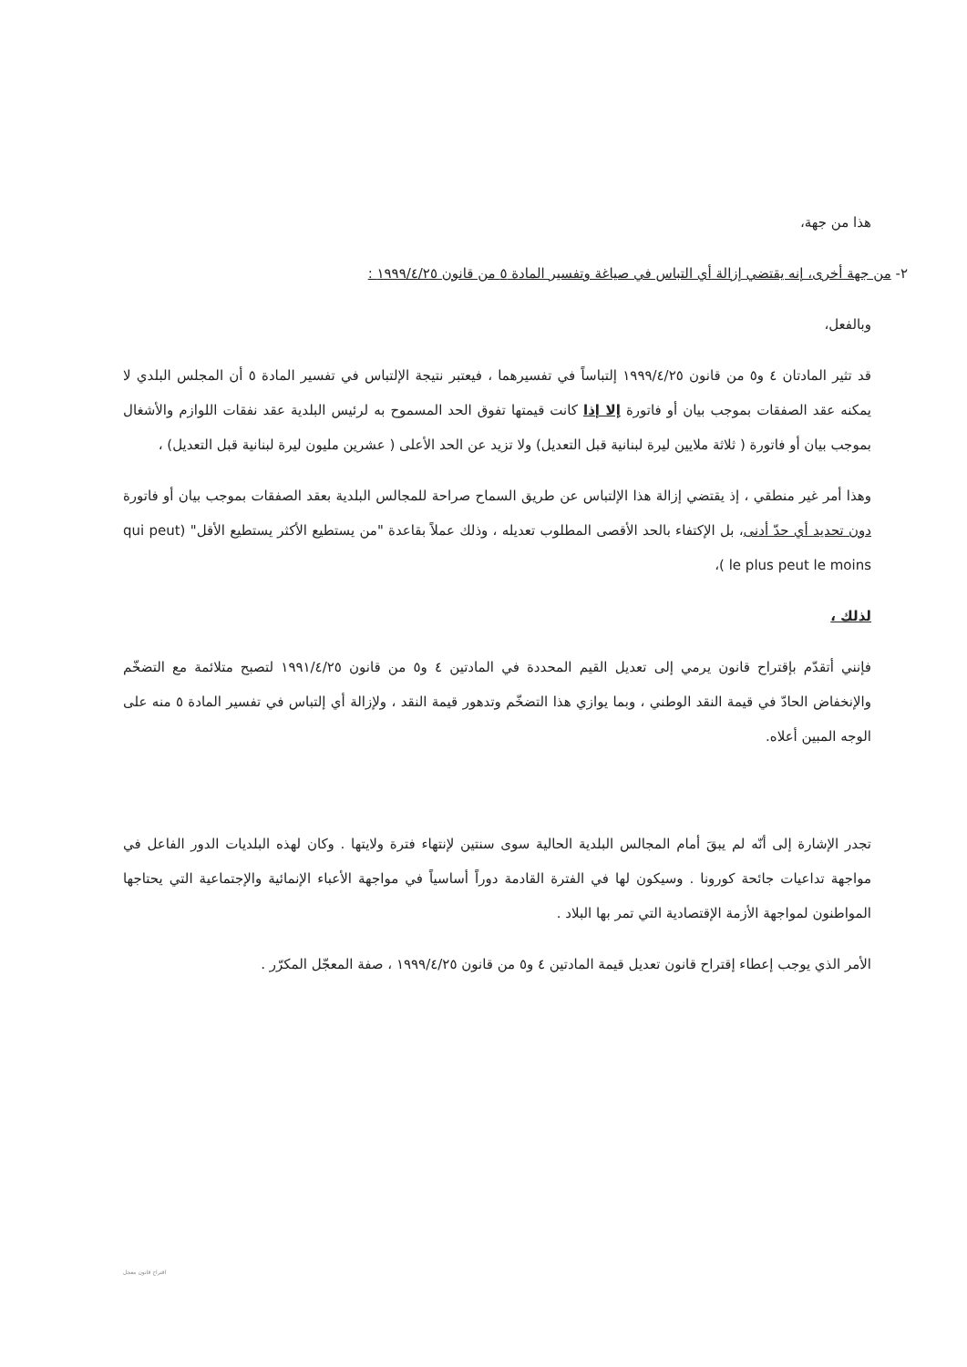هذا من جهة،
٢- من جهة أخرى، إنه يقتضي إزالة أي التباس في صياغة وتفسير المادة ٥ من قانون ١٩٩٩/٤/٢٥ :
وبالفعل،
قد تثير المادتان ٤ و٥ من قانون ١٩٩٩/٤/٢٥ إلتباساً في تفسيرهما ، فيعتبر نتيجة الإلتباس في تفسير المادة ٥ أن المجلس البلدي لا يمكنه عقد الصفقات بموجب بيان أو فاتورة إلا إذا كانت قيمتها تفوق الحد المسموح به لرئيس البلدية عقد نفقات اللوازم والأشغال بموجب بيان أو فاتورة ( ثلاثة ملايين ليرة لبنانية قبل التعديل) ولا تزيد عن الحد الأعلى ( عشرين مليون ليرة لبنانية قبل التعديل) ،
وهذا أمر غير منطقي ، إذ يقتضي إزالة هذا الإلتباس عن طريق السماح صراحة للمجالس البلدية بعقد الصفقات بموجب بيان أو فاتورة دون تحديد أي حدّ أدنى، بل الإكتفاء بالحد الأقصى المطلوب تعديله ، وذلك عملاً بقاعدة "من يستطيع الأكثر يستطيع الأقل" (qui peut le plus peut le moins )،
لذلك ،
فإنني أتقدّم بإقتراح قانون يرمي إلى تعديل القيم المحددة في المادتين ٤ و٥ من قانون ١٩٩١/٤/٢٥ لتصبح متلائمة مع التضخّم والإنخفاض الحادّ في قيمة النقد الوطني ، وبما يوازي هذا التضخّم وتدهور قيمة النقد ، ولإزالة أي إلتباس في تفسير المادة ٥ منه على الوجه المبين أعلاه.
تجدر الإشارة إلى أنّه لم يبقَ أمام المجالس البلدية الحالية سوى سنتين لإنتهاء فترة ولايتها . وكان لهذه البلديات الدور الفاعل في مواجهة تداعيات جائحة كورونا . وسيكون لها في الفترة القادمة دوراً أساسياً في مواجهة الأعباء الإنمائية والإجتماعية التي يحتاجها المواطنون لمواجهة الأزمة الإقتصادية التي تمر بها البلاد .
الأمر الذي يوجب إعطاء إقتراح قانون تعديل قيمة المادتين ٤ و٥ من قانون ١٩٩٩/٤/٢٥ ، صفة المعجّل المكرّر .
اقتراح قانون معجل